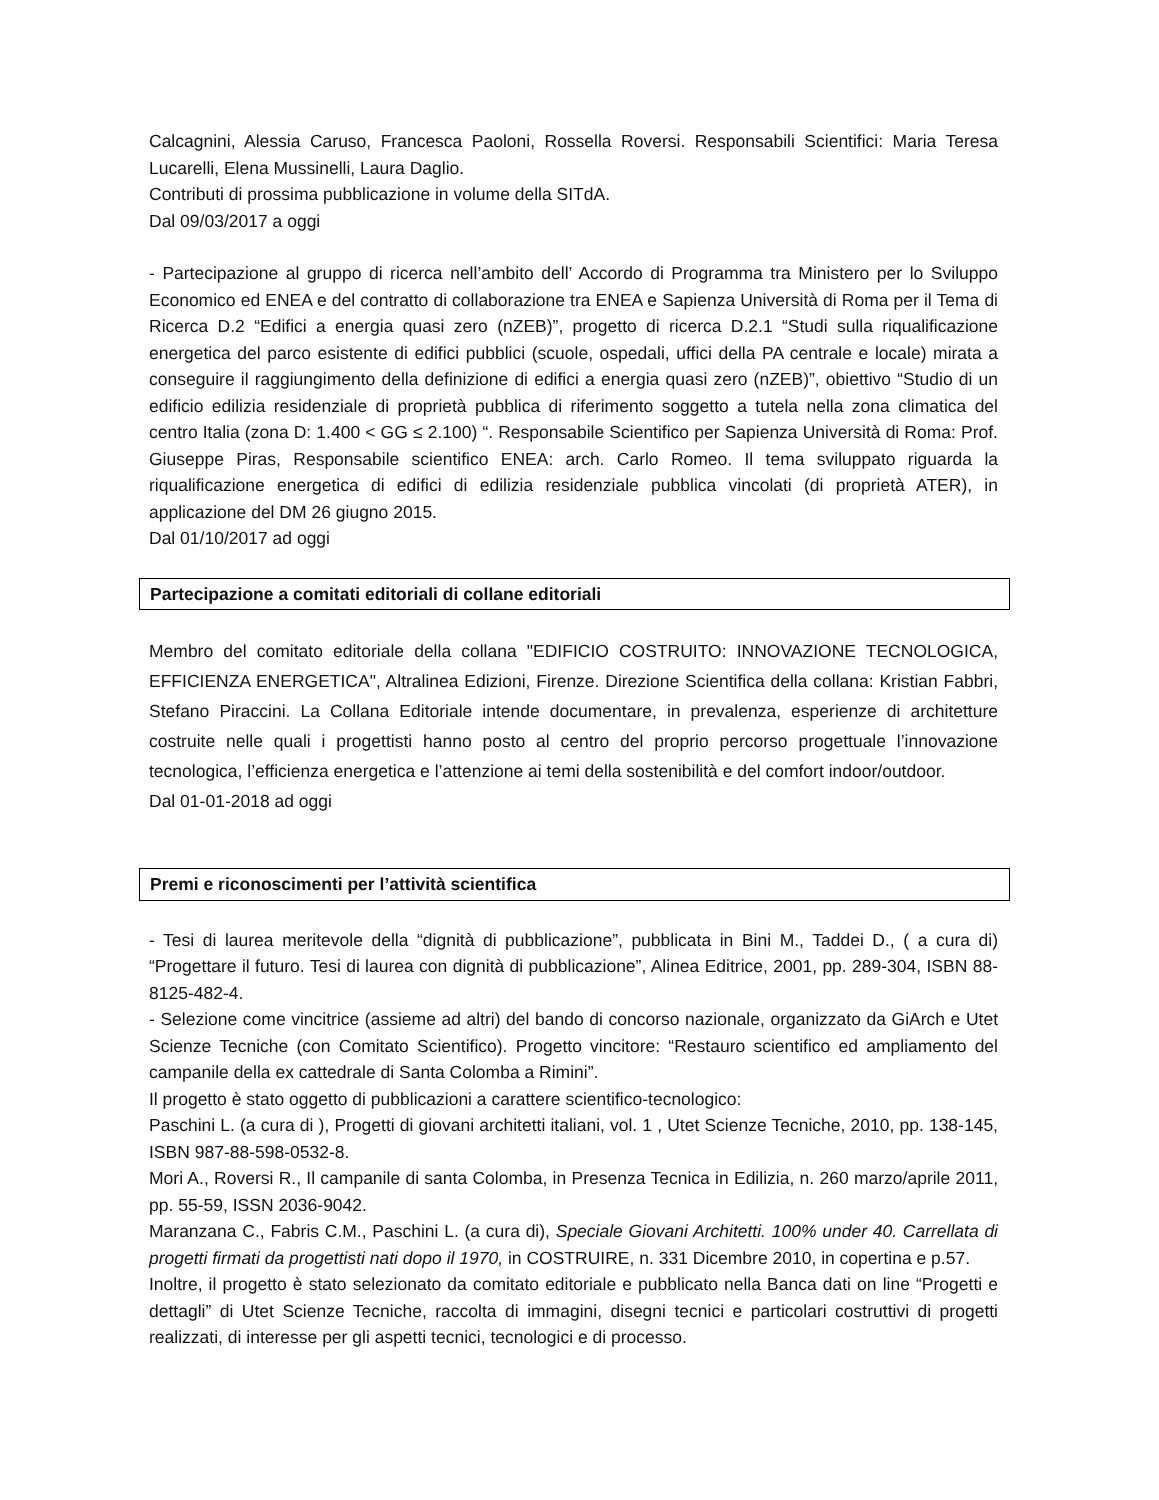Calcagnini, Alessia Caruso, Francesca Paoloni, Rossella Roversi. Responsabili Scientifici: Maria Teresa Lucarelli, Elena Mussinelli, Laura Daglio.
Contributi di prossima pubblicazione in volume della SITdA.
Dal 09/03/2017 a oggi
- Partecipazione al gruppo di ricerca nell’ambito dell’ Accordo di Programma tra Ministero per lo Sviluppo Economico ed ENEA e del contratto di collaborazione tra ENEA e Sapienza Università di Roma per il Tema di Ricerca D.2 “Edifici a energia quasi zero (nZEB)”, progetto di ricerca D.2.1 “Studi sulla riqualificazione energetica del parco esistente di edifici pubblici (scuole, ospedali, uffici della PA centrale e locale) mirata a conseguire il raggiungimento della definizione di edifici a energia quasi zero (nZEB)”, obiettivo “Studio di un edificio edilizia residenziale di proprietà pubblica di riferimento soggetto a tutela nella zona climatica del centro Italia (zona D: 1.400 < GG ≤ 2.100) “. Responsabile Scientifico per Sapienza Università di Roma: Prof. Giuseppe Piras, Responsabile scientifico ENEA: arch. Carlo Romeo. Il tema sviluppato riguarda la riqualificazione energetica di edifici di edilizia residenziale pubblica vincolati (di proprietà ATER), in applicazione del DM 26 giugno 2015.
Dal 01/10/2017 ad oggi
Partecipazione a comitati editoriali di collane editoriali
Membro del comitato editoriale della collana "EDIFICIO COSTRUITO: INNOVAZIONE TECNOLOGICA, EFFICIENZA ENERGETICA", Altralinea Edizioni, Firenze. Direzione Scientifica della collana: Kristian Fabbri, Stefano Piraccini. La Collana Editoriale intende documentare, in prevalenza, esperienze di architetture costruite nelle quali i progettisti hanno posto al centro del proprio percorso progettuale l’innovazione tecnologica, l’efficienza energetica e l’attenzione ai temi della sostenibilità e del comfort indoor/outdoor.
Dal 01-01-2018 ad oggi
Premi e riconoscimenti per l’attività scientifica
- Tesi di laurea meritevole della “dignità di pubblicazione”, pubblicata in Bini M., Taddei D., ( a cura di) “Progettare il futuro. Tesi di laurea con dignità di pubblicazione”, Alinea Editrice, 2001, pp. 289-304, ISBN 88-8125-482-4.
- Selezione come vincitrice (assieme ad altri) del bando di concorso nazionale, organizzato da GiArch e Utet Scienze Tecniche (con Comitato Scientifico). Progetto vincitore: “Restauro scientifico ed ampliamento del campanile della ex cattedrale di Santa Colomba a Rimini”.
Il progetto è stato oggetto di pubblicazioni a carattere scientifico-tecnologico:
Paschini L. (a cura di ), Progetti di giovani architetti italiani, vol. 1 , Utet Scienze Tecniche, 2010, pp. 138-145, ISBN 987-88-598-0532-8.
Mori A., Roversi R., Il campanile di santa Colomba, in Presenza Tecnica in Edilizia, n. 260 marzo/aprile 2011, pp. 55-59, ISSN 2036-9042.
Maranzana C., Fabris C.M., Paschini L. (a cura di), Speciale Giovani Architetti. 100% under 40. Carrellata di progetti firmati da progettisti nati dopo il 1970, in COSTRUIRE, n. 331 Dicembre 2010, in copertina e p.57.
Inoltre, il progetto è stato selezionato da comitato editoriale e pubblicato nella Banca dati on line “Progetti e dettagli” di Utet Scienze Tecniche, raccolta di immagini, disegni tecnici e particolari costruttivi di progetti realizzati, di interesse per gli aspetti tecnici, tecnologici e di processo.